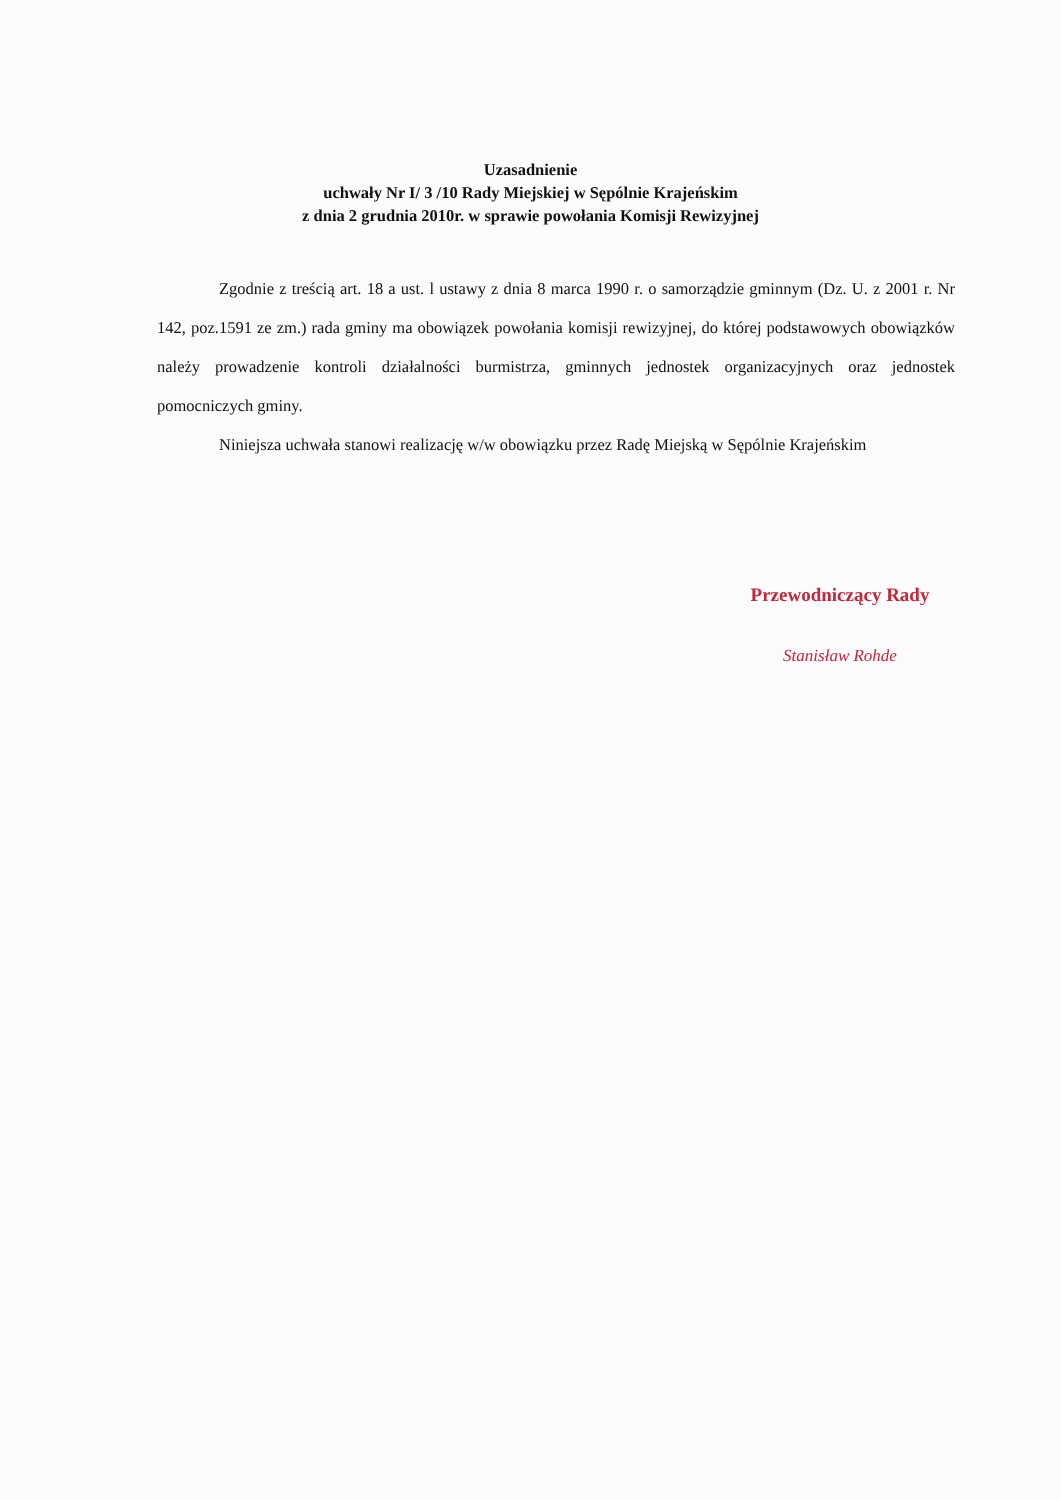Uzasadnienie
uchwały Nr I/ 3 /10 Rady Miejskiej w Sępólnie Krajeńskim
z dnia 2 grudnia 2010r. w sprawie powołania Komisji Rewizyjnej
Zgodnie z treścią art. 18 a ust. l ustawy z dnia 8 marca 1990 r. o samorządzie gminnym (Dz. U. z 2001 r. Nr 142, poz.1591 ze zm.) rada gminy ma obowiązek powołania komisji rewizyjnej, do której podstawowych obowiązków należy prowadzenie kontroli działalności burmistrza, gminnych jednostek organizacyjnych oraz jednostek pomocniczych gminy.
Niniejsza uchwała stanowi realizację w/w obowiązku przez Radę Miejską w Sępólnie Krajeńskim
Przewodniczący Rady
Stanisław Rohde